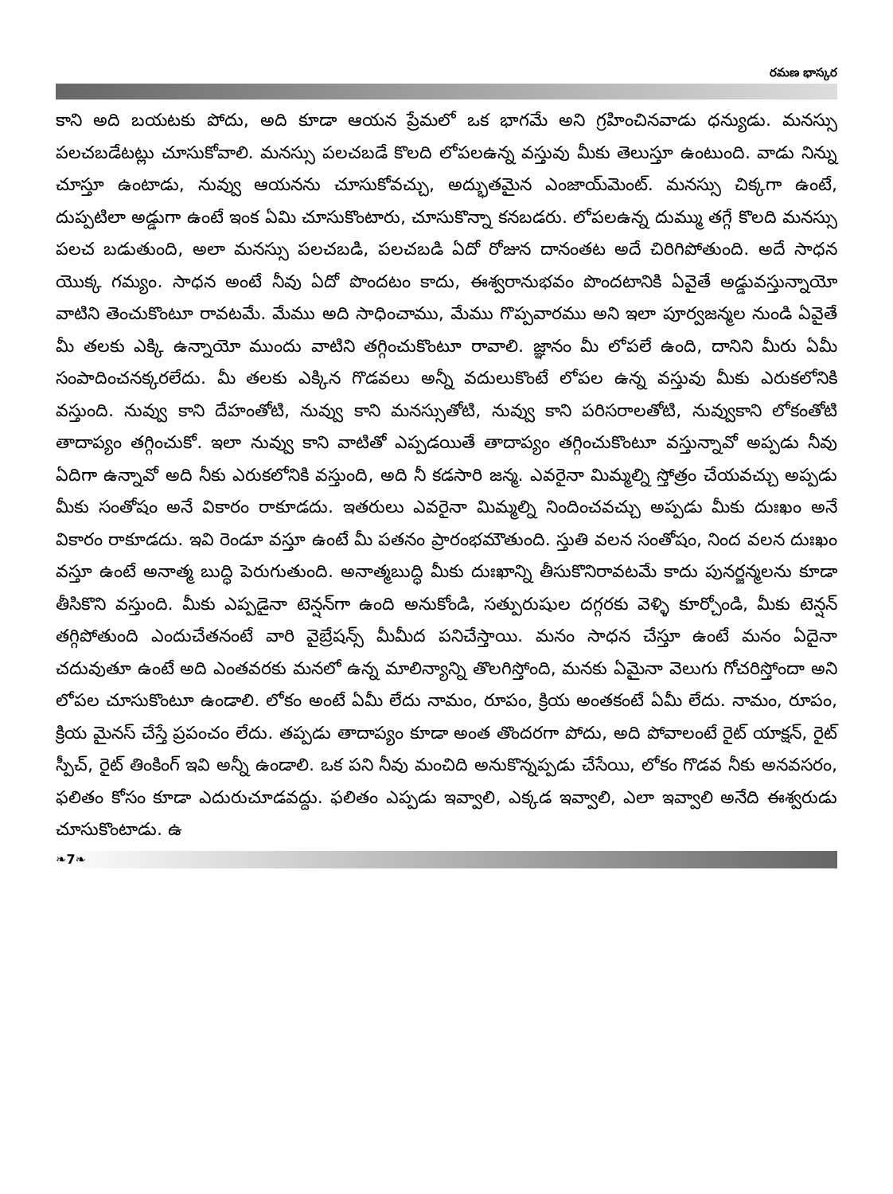రమణ భాస్కర
కాని అది బయటకు పోదు, అది కూడా ఆయన ప్రేమలో ఒక భాగమే అని గ్రహించినవాడు ధన్యుడు. మనస్సు పలచబడేటట్లు చూసుకోవాలి. మనస్సు పలచబడే కొలది లోపలఉన్న వస్తువు మీకు తెలుస్తూ ఉంటుంది. వాడు నిన్ను చూస్తూ ఉంటాడు, నువ్వు ఆయనను చూసుకోవచ్చు, అద్భుతమైన ఎంజాయ్‌మెంట్. మనస్సు చిక్కగా ఉంటే, దుప్పటిలా అడ్డుగా ఉంటే ఇంక ఏమి చూసుకొంటారు, చూసుకొన్నా కనబడరు. లోపలఉన్న దుమ్ము తగ్గే కొలది మనస్సు పలచ బడుతుంది, అలా మనస్సు పలచబడి, పలచబడి ఏదో రోజున దానంతట అదే చిరిగిపోతుంది. అదే సాధన యొక్క గమ్యం. సాధన అంటే నీవు ఏదో పొందటం కాదు, ఈశ్వరానుభవం పొందటానికి ఏవైతే అడ్డువస్తున్నాయో వాటిని తెంచుకొంటూ రావటమే. మేము అది సాధించాము, మేము గొప్పవారము అని ఇలా పూర్వజన్మల నుండి ఏవైతే మీ తలకు ఎక్కి ఉన్నాయో ముందు వాటిని తగ్గించుకొంటూ రావాలి. జ్ఞానం మీ లోపలే ఉంది, దానిని మీరు ఏమీ సంపాదించనక్కరలేదు. మీ తలకు ఎక్కిన గొడవలు అన్నీ వదులుకొంటే లోపల ఉన్న వస్తువు మీకు ఎరుకలోనికి వస్తుంది. నువ్వు కాని దేహంతోటి, నువ్వు కాని మనస్సుతోటి, నువ్వు కాని పరిసరాలతోటి, నువ్వుకాని లోకంతోటి తాదాప్యం తగ్గించుకో. ఇలా నువ్వు కాని వాటితో ఎప్పడయితే తాదాప్యం తగ్గించుకొంటూ వస్తున్నావో అప్పడు నీవు ఏదిగా ఉన్నావో అది నీకు ఎరుకలోనికి వస్తుంది, అది నీ కడసారి జన్మ. ఎవరైనా మిమ్మల్ని స్తోత్రం చేయవచ్చు అప్పడు మీకు సంతోషం అనే వికారం రాకూడదు. ఇతరులు ఎవరైనా మిమ్మల్ని నిందించవచ్చు అప్పడు మీకు దుఃఖం అనే వికారం రాకూడదు. ఇవి రెండూ వస్తూ ఉంటే మీ పతనం ప్రారంభమౌతుంది. స్తుతి వలన సంతోషం, నింద వలన దుఃఖం వస్తూ ఉంటే అనాత్మ బుద్ధి పెరుగుతుంది. అనాత్మబుద్ధి మీకు దుఃఖాన్ని తీసుకొనిరావటమే కాదు పునర్జన్మలను కూడా తీసికొని వస్తుంది. మీకు ఎప్పడైనా టెన్షన్‌గా ఉంది అనుకోండి, సత్పురుషుల దగ్గరకు వెళ్ళి కూర్చోండి, మీకు టెన్షన్ తగ్గిపోతుంది ఎందుచేతనంటే వారి వైబ్రేషన్స్ మీమీద పనిచేస్తాయి. మనం సాధన చేస్తూ ఉంటే మనం ఏదైనా చదువుతూ ఉంటే అది ఎంతవరకు మనలో ఉన్న మాలిన్యాన్ని తొలగిస్తోంది, మనకు ఏమైనా వెలుగు గోచరిస్తోందా అని లోపల చూసుకొంటూ ఉండాలి. లోకం అంటే ఏమీ లేదు నామం, రూపం, క్రియ అంతకంటే ఏమీ లేదు. నామం, రూపం, క్రియ మైనస్ చేస్తే ప్రపంచం లేదు. తప్పడు తాదాప్యం కూడా అంత తొందరగా పోదు, అది పోవాలంటే రైట్ యాక్షన్, రైట్ స్పీచ్, రైట్ తింకింగ్ ఇవి అన్నీ ఉండాలి. ఒక పని నీవు మంచిది అనుకొన్నప్పడు చేసేయి, లోకం గొడవ నీకు అనవసరం, ఫలితం కోసం కూడా ఎదురుచూడవద్దు. ఫలితం ఎప్పడు ఇవ్వాలి, ఎక్కడ ఇవ్వాలి, ఎలా ఇవ్వాలి అనేది ఈశ్వరుడు చూసుకొంటాడు. ఉ
❧7❧